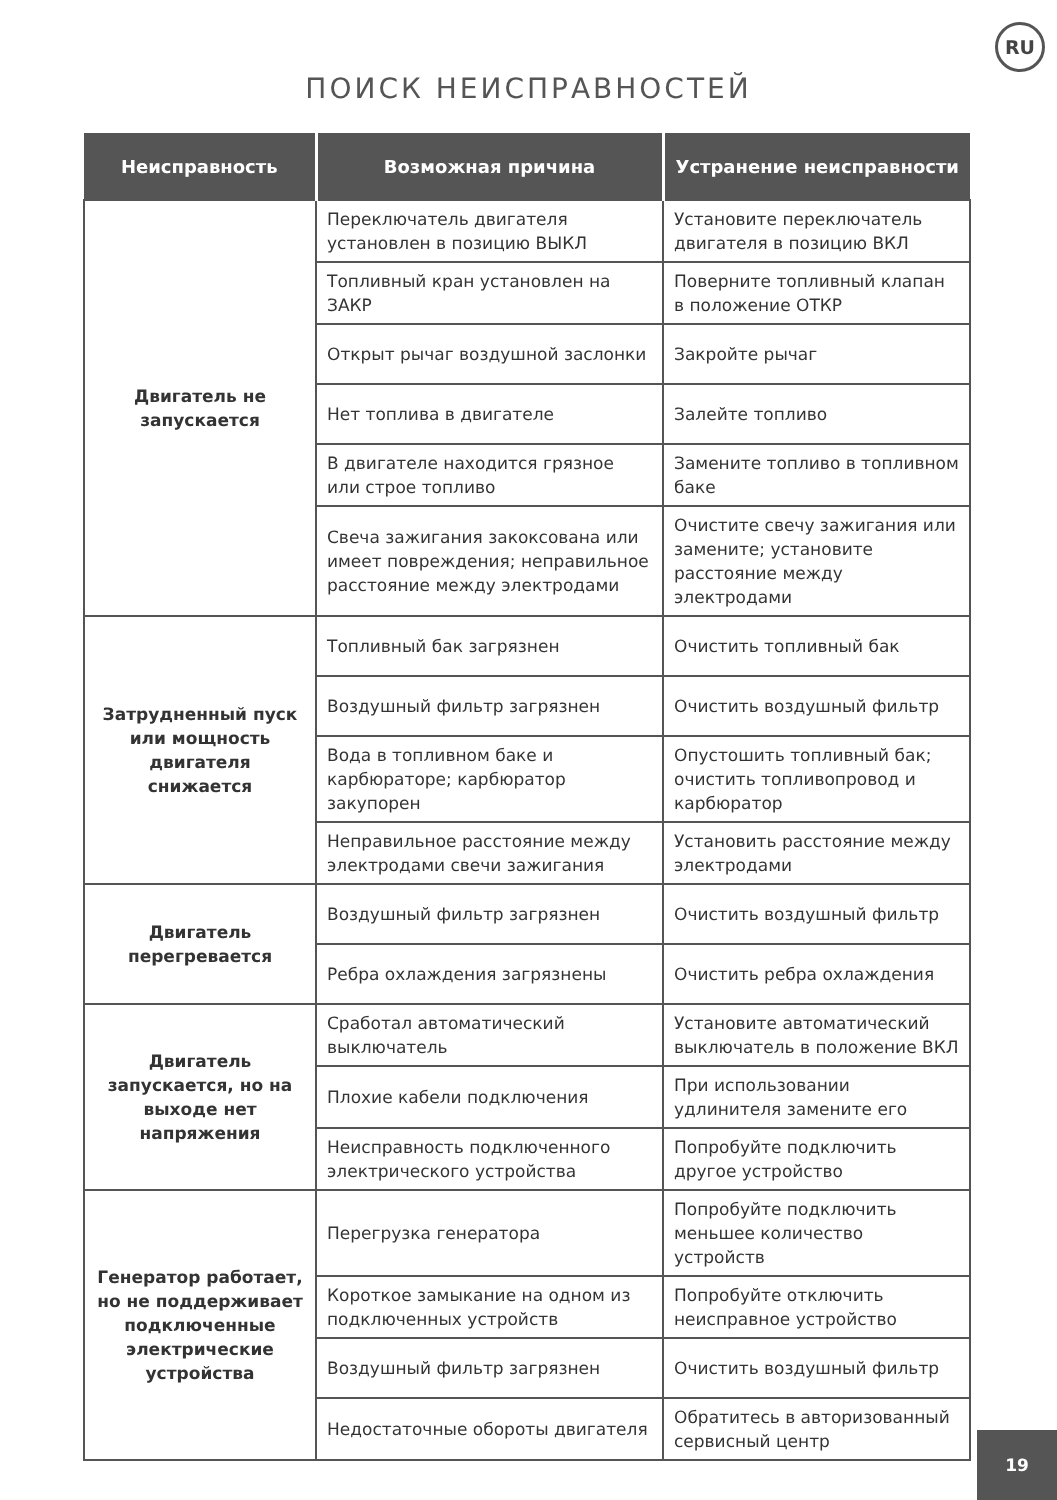RU
ПОИСК НЕИСПРАВНОСТЕЙ
| Неисправность | Возможная причина | Устранение неисправности |
| --- | --- | --- |
| Двигатель не запускается | Переключатель двигателя установлен в позицию ВЫКЛ | Установите переключатель двигателя в позицию ВКЛ |
| | Топливный кран установлен на ЗАКР | Поверните топливный клапан в положение ОТКР |
| | Открыт рычаг воздушной заслонки | Закройте рычаг |
| | Нет топлива в двигателе | Залейте топливо |
| | В двигателе находится грязное или строе топливо | Замените топливо в топливном баке |
| | Свеча зажигания закоксована или имеет повреждения; неправильное расстояние между электродами | Очистите свечу зажигания или замените; установите расстояние между электродами |
| Затрудненный пуск или мощность двигателя снижается | Топливный бак загрязнен | Очистить топливный бак |
| | Воздушный фильтр загрязнен | Очистить воздушный фильтр |
| | Вода в топливном баке и карбюраторе; карбюратор закупорен | Опустошить топливный бак; очистить топливопровод и карбюратор |
| | Неправильное расстояние между электродами свечи зажигания | Установить расстояние между электродами |
| Двигатель перегревается | Воздушный фильтр загрязнен | Очистить воздушный фильтр |
| | Ребра охлаждения загрязнены | Очистить ребра охлаждения |
| Двигатель запускается, но на выходе нет напряжения | Сработал автоматический выключатель | Установите автоматический выключатель в положение ВКЛ |
| | Плохие кабели подключения | При использовании удлинителя замените его |
| | Неисправность подключенного электрического устройства | Попробуйте подключить другое устройство |
| Генератор работает, но не поддерживает подключенные электрические устройства | Перегрузка генератора | Попробуйте подключить меньшее количество устройств |
| | Короткое замыкание на одном из подключенных устройств | Попробуйте отключить неисправное устройство |
| | Воздушный фильтр загрязнен | Очистить воздушный фильтр |
| | Недостаточные обороты двигателя | Обратитесь в авторизованный сервисный центр |
19